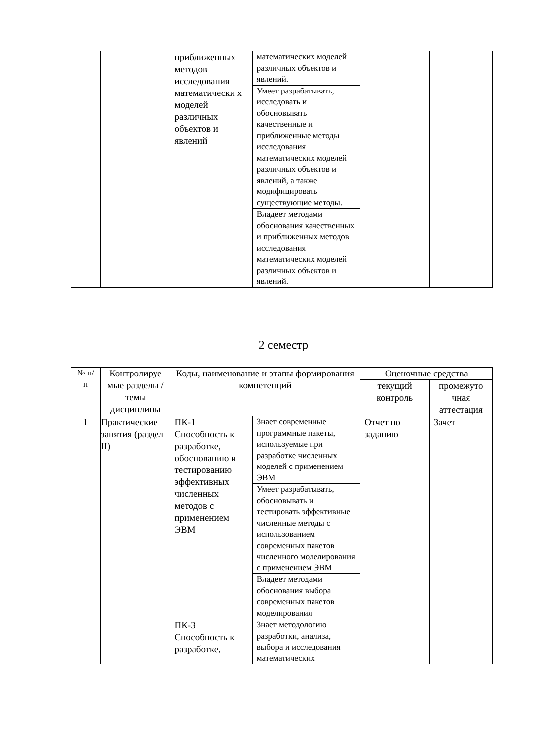| | | приближенных методов исследования математически х моделей различных объектов и явлений | математических моделей различных объектов и явлений. | | |
| | | | Умеет разрабатывать, исследовать и обосновывать качественные и приближенные методы исследования математических моделей различных объектов и явлений, а также модифицировать существующие методы. | | |
| | | | Владеет методами обоснования качественных и приближенных методов исследования математических моделей различных объектов и явлений. | | |
2 семестр
| № п/п | Контролируе мые разделы / темы дисциплины | Коды, наименование и этапы формирования компетенций | | Оценочные средства | |
| --- | --- | --- | --- | --- | --- |
| | | | | текущий контроль | промежуто чная аттестация |
| 1 | Практические занятия (раздел II) | ПК-1 Способность к разработке, обоснованию и тестированию эффективных численных методов с применением ЭВМ | Знает современные программные пакеты, используемые при разработке численных моделей с применением ЭВМ | Отчет по заданию | Зачет |
| | | | Умеет разрабатывать, обосновывать и тестировать эффективные численные методы с использованием современных пакетов численного моделирования с применением ЭВМ | | |
| | | | Владеет методами обоснования выбора современных пакетов моделирования | | |
| | | ПК-3 Способность к разработке, | Знает методологию разработки, анализа, выбора и исследования математических | | |